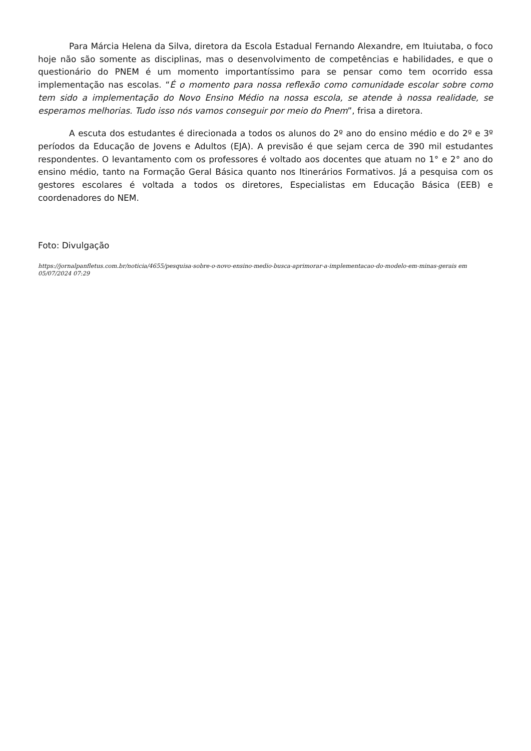Para Márcia Helena da Silva, diretora da Escola Estadual Fernando Alexandre, em Ituiutaba, o foco hoje não são somente as disciplinas, mas o desenvolvimento de competências e habilidades, e que o questionário do PNEM é um momento importantíssimo para se pensar como tem ocorrido essa implementação nas escolas. “É o momento para nossa reflexão como comunidade escolar sobre como tem sido a implementação do Novo Ensino Médio na nossa escola, se atende à nossa realidade, se esperamos melhorias. Tudo isso nós vamos conseguir por meio do Pnem”, frisa a diretora.
A escuta dos estudantes é direcionada a todos os alunos do 2º ano do ensino médio e do 2º e 3º períodos da Educação de Jovens e Adultos (EJA). A previsão é que sejam cerca de 390 mil estudantes respondentes. O levantamento com os professores é voltado aos docentes que atuam no 1° e 2° ano do ensino médio, tanto na Formação Geral Básica quanto nos Itinerários Formativos. Já a pesquisa com os gestores escolares é voltada a todos os diretores, Especialistas em Educação Básica (EEB) e coordenadores do NEM.
Foto: Divulgação
https://jornalpanfletus.com.br/noticia/4655/pesquisa-sobre-o-novo-ensino-medio-busca-aprimorar-a-implementacao-do-modelo-em-minas-gerais em 05/07/2024 07:29